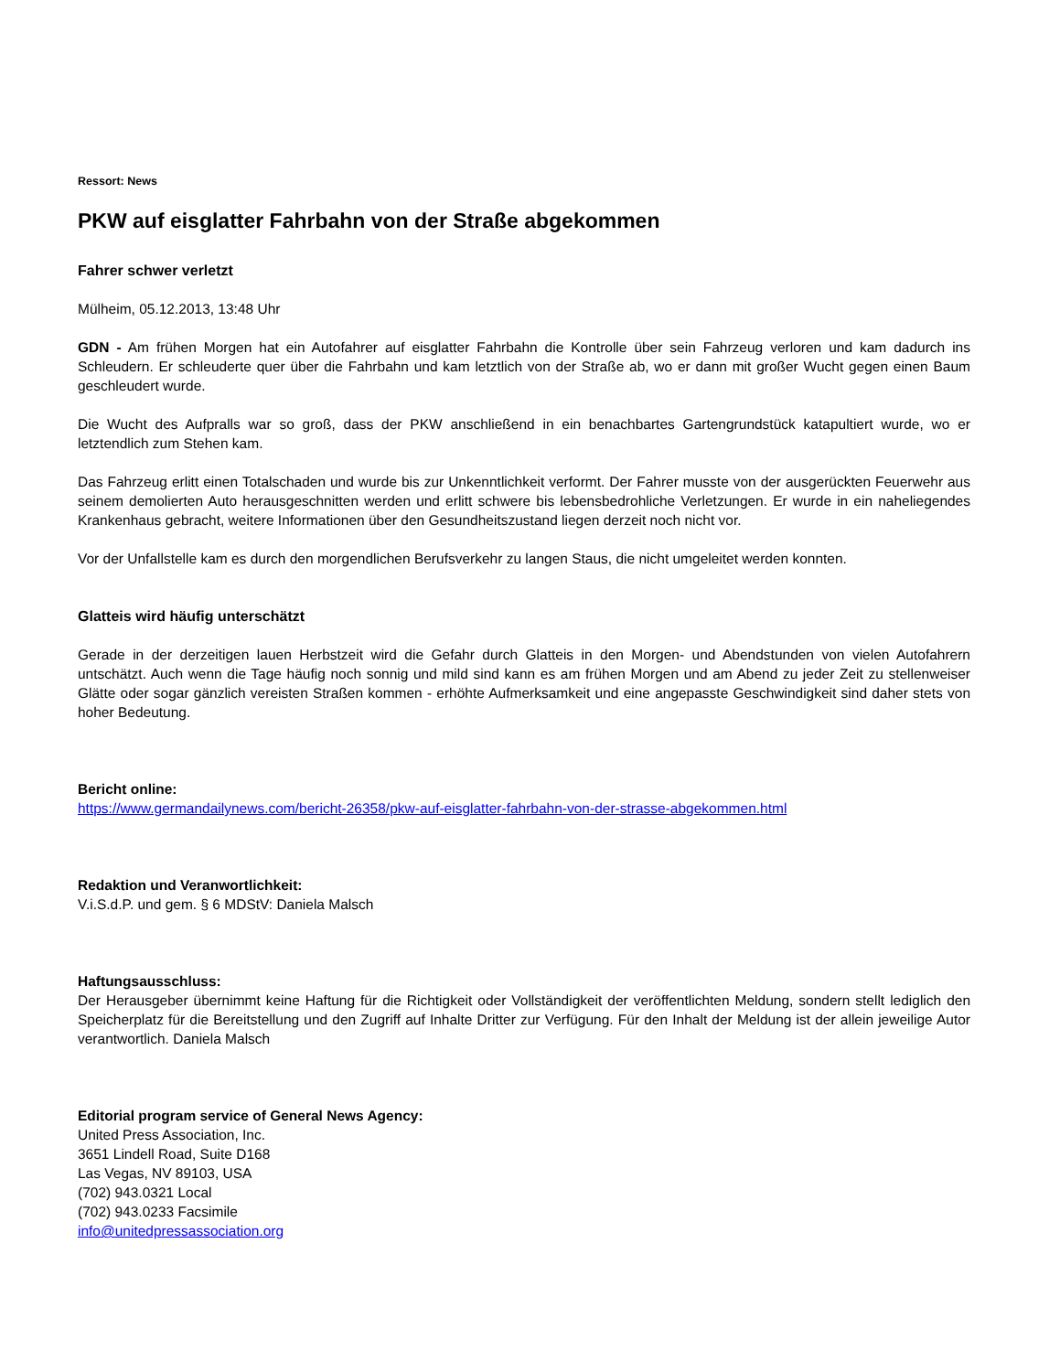Ressort: News
PKW auf eisglatter Fahrbahn von der Straße abgekommen
Fahrer schwer verletzt
Mülheim, 05.12.2013, 13:48 Uhr
GDN - Am frühen Morgen hat ein Autofahrer auf eisglatter Fahrbahn die Kontrolle über sein Fahrzeug verloren und kam dadurch ins Schleudern. Er schleuderte quer über die Fahrbahn und kam letztlich von der Straße ab, wo er dann mit großer Wucht gegen einen Baum geschleudert wurde.
Die Wucht des Aufpralls war so groß, dass der PKW anschließend in ein benachbartes Gartengrundstück katapultiert wurde, wo er letztendlich zum Stehen kam.
Das Fahrzeug erlitt einen Totalschaden und wurde bis zur Unkenntlichkeit verformt. Der Fahrer musste von der ausgerückten Feuerwehr aus seinem demolierten Auto herausgeschnitten werden und erlitt schwere bis lebensbedrohliche Verletzungen. Er wurde in ein naheliegendes Krankenhaus gebracht, weitere Informationen über den Gesundheitszustand liegen derzeit noch nicht vor.
Vor der Unfallstelle kam es durch den morgendlichen Berufsverkehr zu langen Staus, die nicht umgeleitet werden konnten.
Glatteis wird häufig unterschätzt
Gerade in der derzeitigen lauen Herbstzeit wird die Gefahr durch Glatteis in den Morgen- und Abendstunden von vielen Autofahrern untschätzt. Auch wenn die Tage häufig noch sonnig und mild sind kann es am frühen Morgen und am Abend zu jeder Zeit zu stellenweiser Glätte oder sogar gänzlich vereisten Straßen kommen - erhöhte Aufmerksamkeit und eine angepasste Geschwindigkeit sind daher stets von hoher Bedeutung.
Bericht online:
https://www.germandailynews.com/bericht-26358/pkw-auf-eisglatter-fahrbahn-von-der-strasse-abgekommen.html
Redaktion und Veranwortlichkeit:
V.i.S.d.P. und gem. § 6 MDStV: Daniela Malsch
Haftungsausschluss:
Der Herausgeber übernimmt keine Haftung für die Richtigkeit oder Vollständigkeit der veröffentlichten Meldung, sondern stellt lediglich den Speicherplatz für die Bereitstellung und den Zugriff auf Inhalte Dritter zur Verfügung. Für den Inhalt der Meldung ist der allein jeweilige Autor verantwortlich. Daniela Malsch
Editorial program service of General News Agency:
United Press Association, Inc.
3651 Lindell Road, Suite D168
Las Vegas, NV 89103, USA
(702) 943.0321 Local
(702) 943.0233 Facsimile
info@unitedpressassociation.org